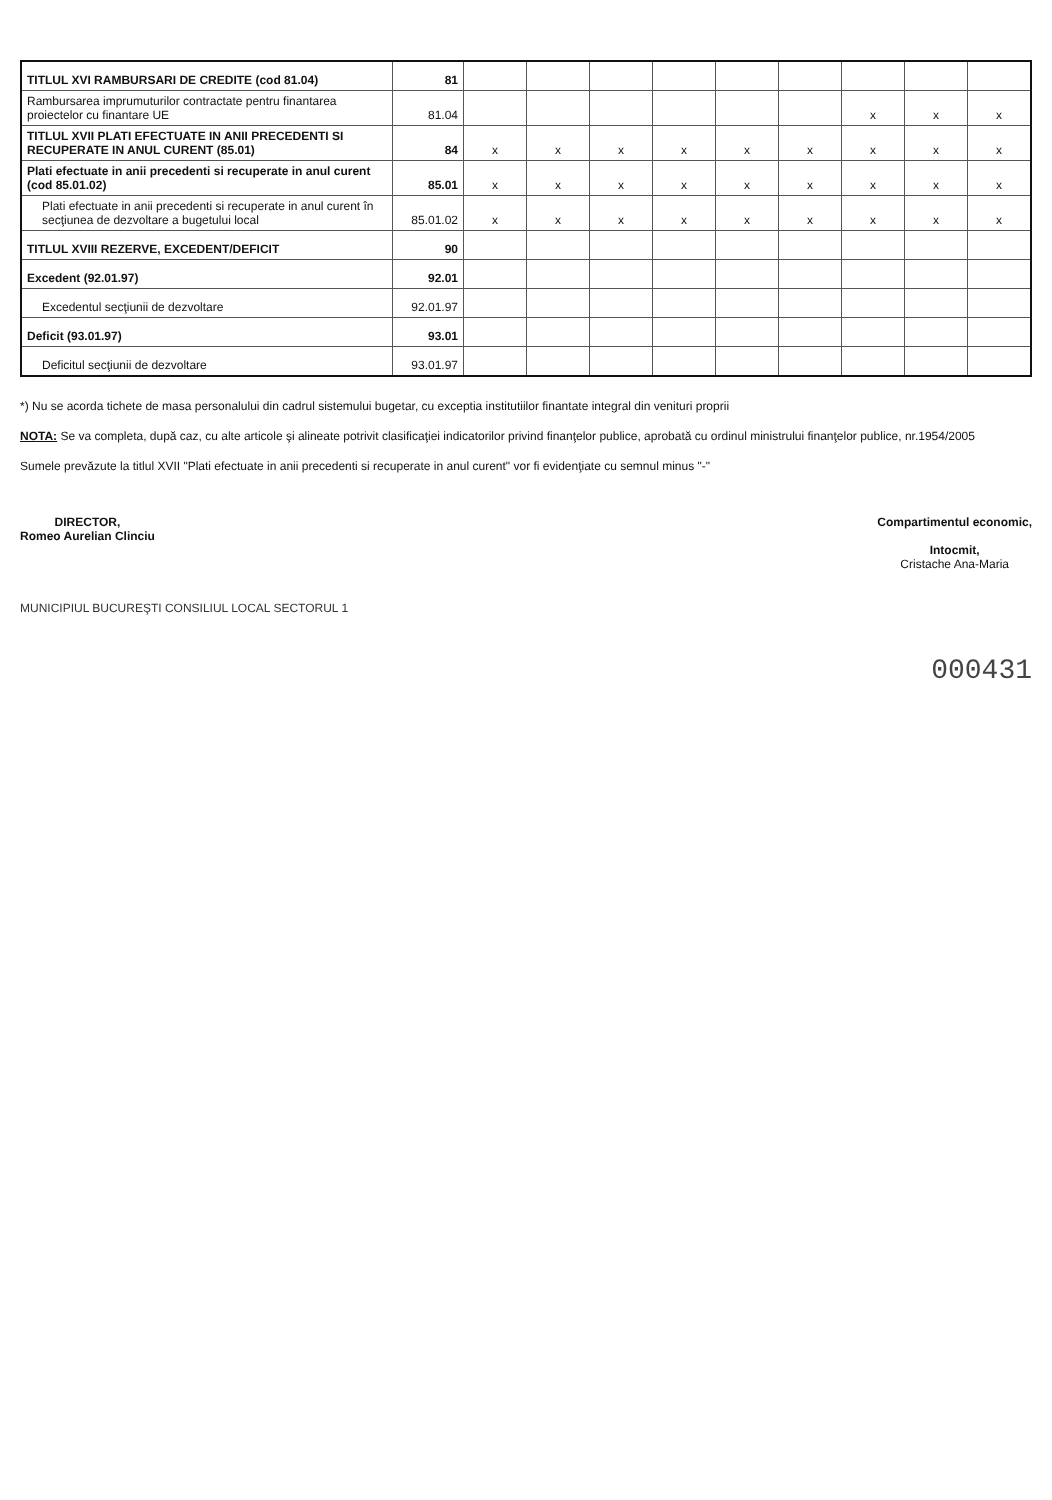| TITLUL XVI RAMBURSARI DE CREDITE (cod 81.04) | 81 | | | | | | | | | |
| Rambursarea imprumuturilor contractate pentru finantarea proiectelor cu finantare UE | 81.04 | | | | | | | x | x | x |
| TITLUL XVII PLATI EFECTUATE IN ANII PRECEDENTI SI RECUPERATE IN ANUL CURENT (85.01) | 84 | x | x | x | x | x | x | x | x | x |
| Plati efectuate in anii precedenti si recuperate in anul curent (cod 85.01.02) | 85.01 | x | x | x | x | x | x | x | x | x |
| Plati efectuate in anii precedenti si recuperate in anul curent în secţiunea de dezvoltare a bugetului local | 85.01.02 | x | x | x | x | x | x | x | x | x |
| TITLUL XVIII REZERVE, EXCEDENT/DEFICIT | 90 | | | | | | | | | |
| Excedent (92.01.97) | 92.01 | | | | | | | | | |
| Excedentul secţiunii de dezvoltare | 92.01.97 | | | | | | | | | |
| Deficit (93.01.97) | 93.01 | | | | | | | | | |
| Deficitul secţiunii de dezvoltare | 93.01.97 | | | | | | | | | |
*) Nu se acorda tichete de masa personalului din cadrul sistemului bugetar, cu exceptia institutiilor finantate integral din venituri proprii
NOTA: Se va completa, după caz, cu alte articole şi alineate potrivit clasificaţiei indicatorilor privind finanţelor publice, aprobată cu ordinul ministrului finanţelor publice, nr.1954/2005
Sumele prevăzute la titlul XVII "Plati efectuate in anii precedenti si recuperate in anul curent" vor fi evidenţiate cu semnul minus "-"
DIRECTOR,
Romeo Aurelian Clinciu
Compartimentul economic,
Intocmit,
Cristache Ana-Maria
MUNICIPIUL BUCUREŞTI CONSILIUL LOCAL SECTORUL 1
000431